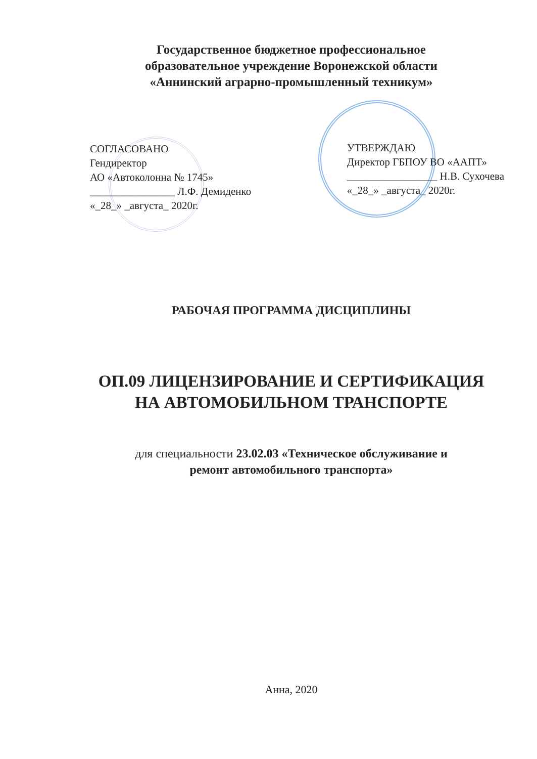Государственное бюджетное профессиональное
образовательное учреждение Воронежской области
«Аннинский аграрно-промышленный техникум»
СОГЛАСОВАНО
Гендиректор
АО «Автоколонна № 1745»
________________ Л.Ф. Демиденко
«_28_» _августа_ 2020г.
УТВЕРЖДАЮ
Директор ГБПОУ ВО «ААПТ»
_________________ Н.В. Сухочева
«_28_» _августа_ 2020г.
РАБОЧАЯ ПРОГРАММА ДИСЦИПЛИНЫ
ОП.09 ЛИЦЕНЗИРОВАНИЕ И СЕРТИФИКАЦИЯ
НА АВТОМОБИЛЬНОМ ТРАНСПОРТЕ
для специальности 23.02.03 «Техническое обслуживание и
ремонт автомобильного транспорта»
Анна, 2020